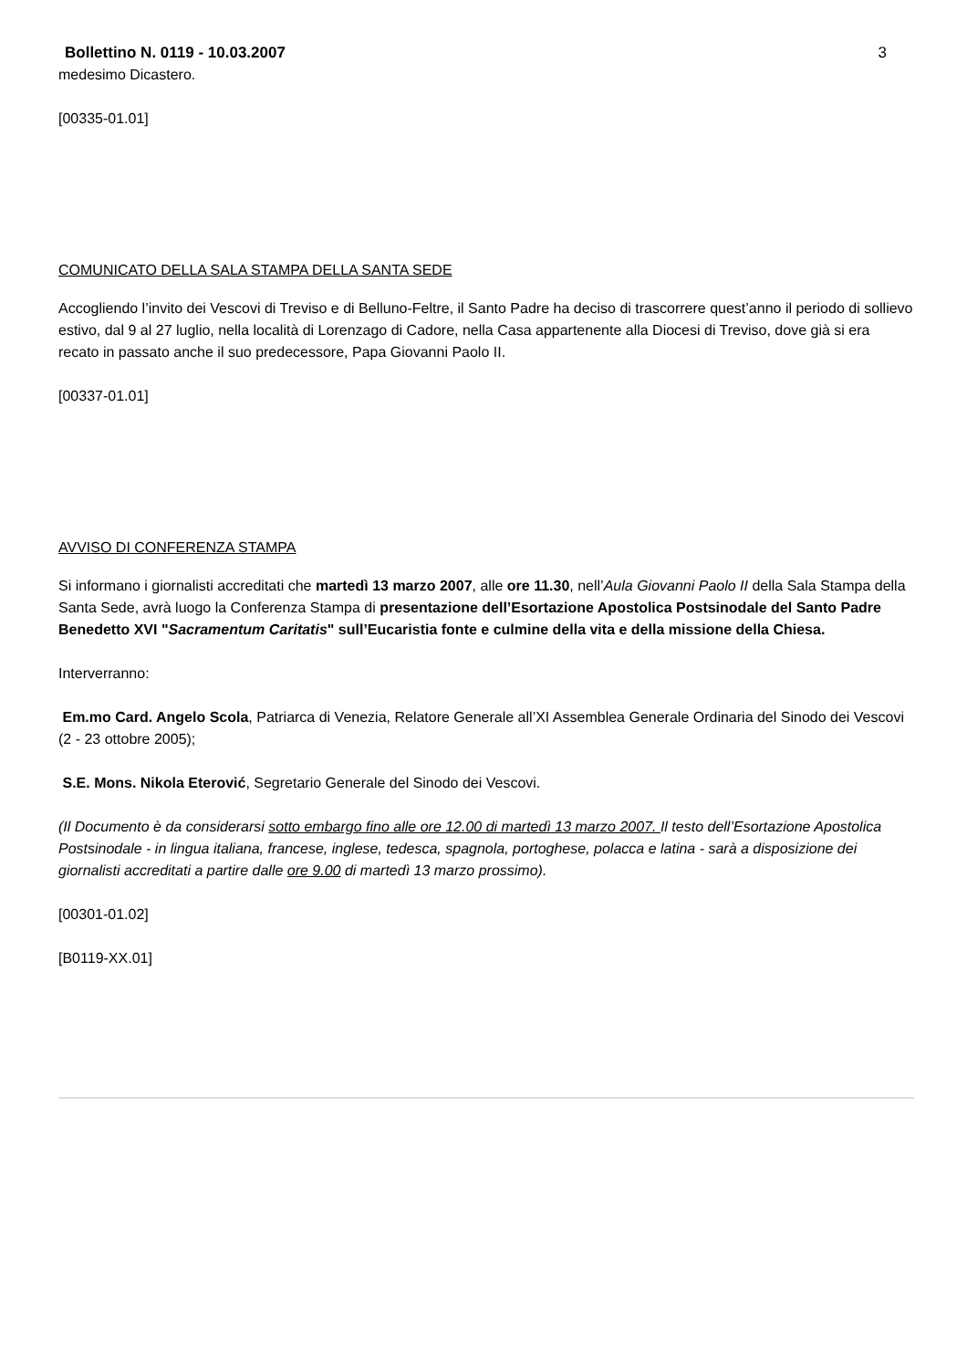Bollettino N. 0119 - 10.03.2007 3
medesimo Dicastero.
[00335-01.01]
COMUNICATO DELLA SALA STAMPA DELLA SANTA SEDE
Accogliendo l’invito dei Vescovi di Treviso e di Belluno-Feltre, il Santo Padre ha deciso di trascorrere quest’anno il periodo di sollievo estivo, dal 9 al 27 luglio, nella località di Lorenzago di Cadore, nella Casa appartenente alla Diocesi di Treviso, dove già si era recato in passato anche il suo predecessore, Papa Giovanni Paolo II.
[00337-01.01]
AVVISO DI CONFERENZA STAMPA
Si informano i giornalisti accreditati che martedì 13 marzo 2007, alle ore 11.30, nell’Aula Giovanni Paolo II della Sala Stampa della Santa Sede, avrà luogo la Conferenza Stampa di presentazione dell’Esortazione Apostolica Postsinodale del Santo Padre Benedetto XVI "Sacramentum Caritatis" sull’Eucaristia fonte e culmine della vita e della missione della Chiesa.
Interverranno:
Em.mo Card. Angelo Scola, Patriarca di Venezia, Relatore Generale all’XI Assemblea Generale Ordinaria del Sinodo dei Vescovi (2 - 23 ottobre 2005);
S.E. Mons. Nikola Eterović, Segretario Generale del Sinodo dei Vescovi.
(Il Documento è da considerarsi sotto embargo fino alle ore 12.00 di martedì 13 marzo 2007. Il testo dell’Esortazione Apostolica Postsinodale - in lingua italiana, francese, inglese, tedesca, spagnola, portoghese, polacca e latina - sarà a disposizione dei giornalisti accreditati a partire dalle ore 9.00 di martedì 13 marzo prossimo).
[00301-01.02]
[B0119-XX.01]